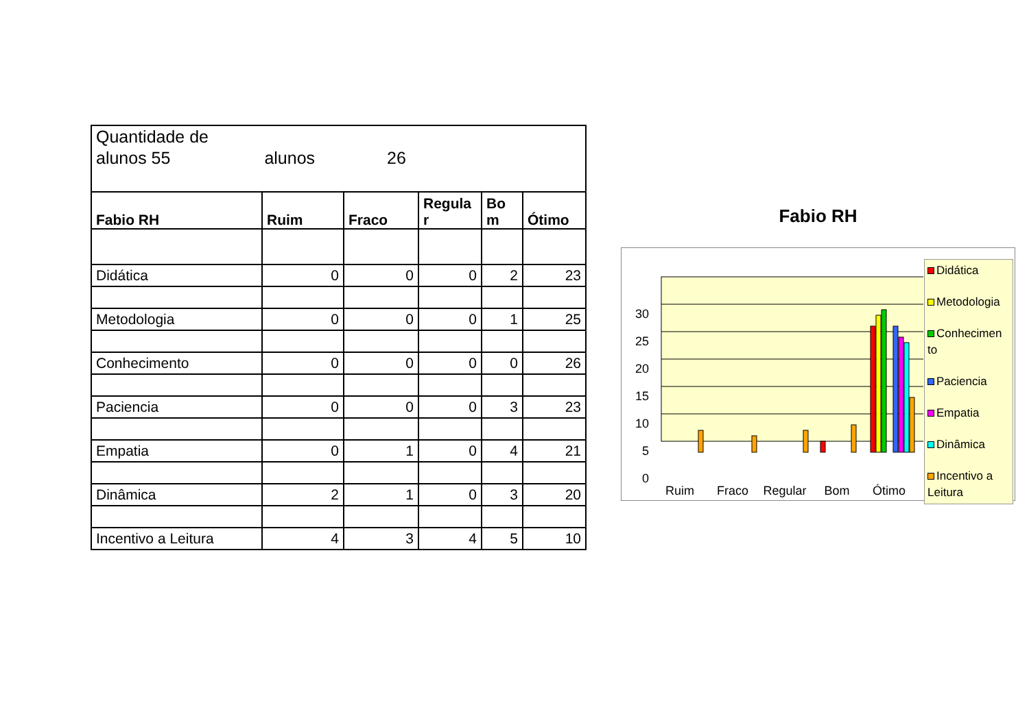| Quantidade de alunos 55 alunos 26 | | | | | |
| Fabio RH | Ruim | Fraco | Regula r | Bo m | Ótimo |
| Didática | 0 | 0 | 0 | 2 | 23 |
| Metodologia | 0 | 0 | 0 | 1 | 25 |
| Conhecimento | 0 | 0 | 0 | 0 | 26 |
| Paciencia | 0 | 0 | 0 | 3 | 23 |
| Empatia | 0 | 1 | 0 | 4 | 21 |
| Dinâmica | 2 | 1 | 0 | 3 | 20 |
| Incentivo a Leitura | 4 | 3 | 4 | 5 | 10 |
Fabio RH
30
25
20
15
10
5
0
Ruim
Fraco
Regular
Bom
Ótimo
Didática
Metodologia
Conhecimen to
Paciencia
Empatia
Dinâmica
Incentivo a Leitura